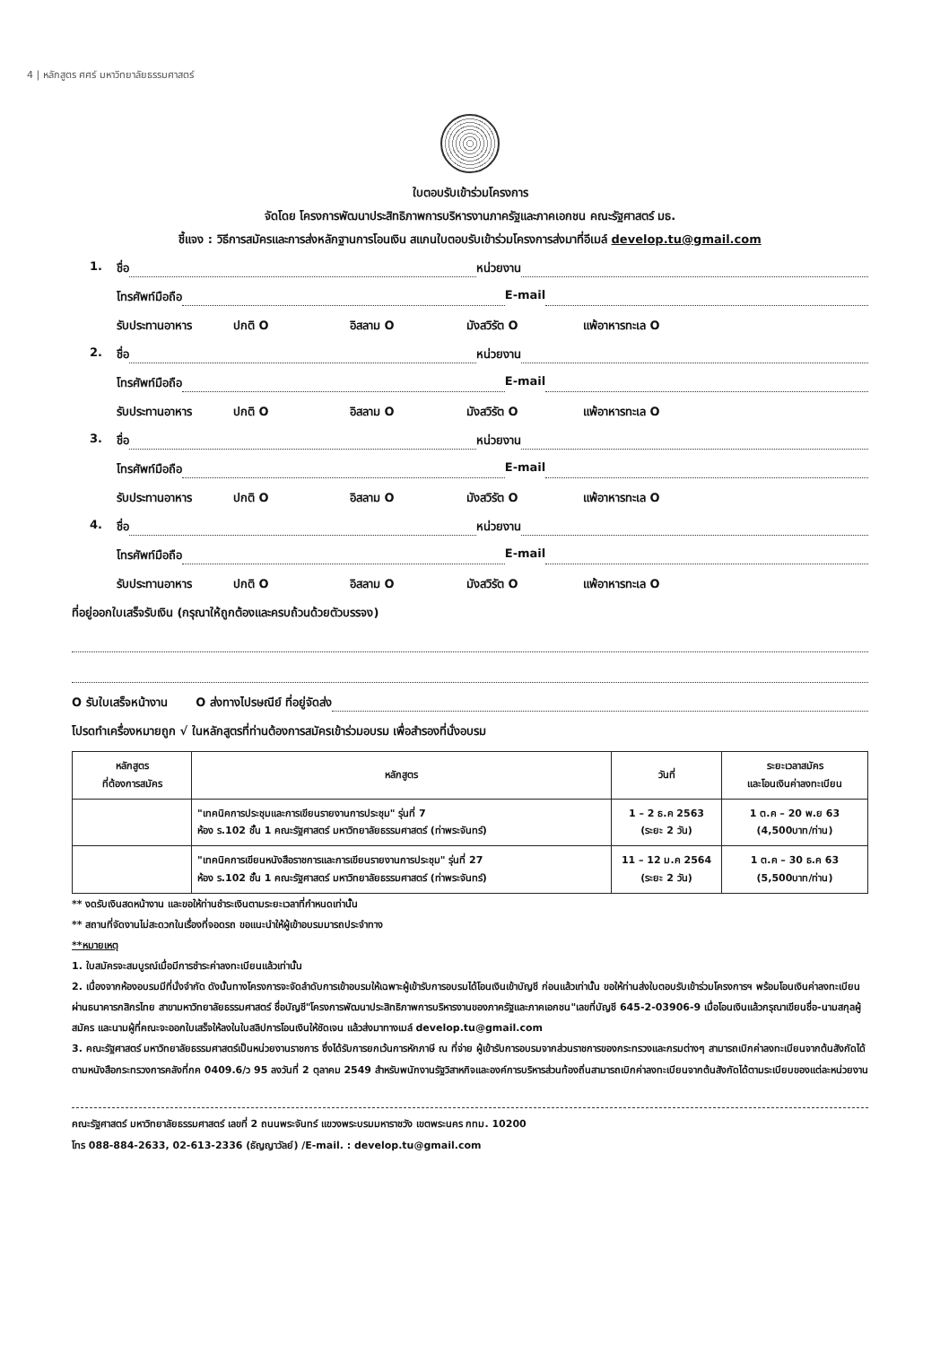4 | หลักสูตร ศศร์ มหาวิทยาลัยธรรมศาสตร์
ใบตอบรับเข้าร่วมโครงการ
จัดโดย โครงการพัฒนาประสิทธิภาพการบริหารงานภาครัฐและภาคเอกชน คณะรัฐศาสตร์ มธ.
ชี้แจง : วิธีการสมัครและการส่งหลักฐานการโอนเงิน สแกนใบตอบรับเข้าร่วมโครงการส่งมาที่อีเมล์ develop.tu@gmail.com
1. ชื่อ หน่วยงาน
โทรศัพท์มือถือ E-mail
รับประทานอาหาร ปกติ O อิสลาม O มังสวิรัต O แพ้อาหารทะเล O
2. ชื่อ หน่วยงาน
โทรศัพท์มือถือ E-mail
รับประทานอาหาร ปกติ O อิสลาม O มังสวิรัต O แพ้อาหารทะเล O
3. ชื่อ หน่วยงาน
โทรศัพท์มือถือ E-mail
รับประทานอาหาร ปกติ O อิสลาม O มังสวิรัต O แพ้อาหารทะเล O
4. ชื่อ หน่วยงาน
โทรศัพท์มือถือ E-mail
รับประทานอาหาร ปกติ O อิสลาม O มังสวิรัต O แพ้อาหารทะเล O
ที่อยู่ออกใบเสร็จรับเงิน (กรุณาให้ถูกต้องและครบถ้วนด้วยตัวบรรจง)
O รับใบเสร็จหน้างาน O ส่งทางไปรษณีย์ ที่อยู่จัดส่ง
โปรดทำเครื่องหมายถูก √ ในหลักสูตรที่ท่านต้องการสมัครเข้าร่วมอบรม เพื่อสำรองที่นั่งอบรม
| หลักสูตร ที่ต้องการสมัคร | หลักสูตร | วันที่ | ระยะเวลาสมัคร และโอนเงินค่าลงทะเบียน |
| --- | --- | --- | --- |
| | "เทคนิคการประชุมและการเขียนรายงานการประชุม" รุ่นที่ 7 ห้อง ร.102 ชั้น 1 คณะรัฐศาสตร์ มหาวิทยาลัยธรรมศาสตร์ (ท่าพระจันทร์) | 1 – 2 ธ.ค 2563 (ระยะ 2 วัน) | 1 ต.ค – 20 พ.ย 63 (4,500บาท/ท่าน) |
| | "เทคนิคการเขียนหนังสือราชการและการเขียนรายงานการประชุม" รุ่นที่ 27 ห้อง ร.102 ชั้น 1 คณะรัฐศาสตร์ มหาวิทยาลัยธรรมศาสตร์ (ท่าพระจันทร์) | 11 – 12 ม.ค 2564 (ระยะ 2 วัน) | 1 ต.ค – 30 ธ.ค 63 (5,500บาท/ท่าน) |
** งดรับเงินสดหน้างาน และขอให้ท่านชำระเงินตามระยะเวลาที่กำหนดเท่านั้น
** สถานที่จัดงานไม่สะดวกในเรื่องที่จอดรถ ขอแนะนำให้ผู้เข้าอบรมมารถประจำทาง
**หมายเหตุ
1. ใบสมัครจะสมบูรณ์เมื่อมีการชำระค่าลงทะเบียนแล้วเท่านั้น
2. เนื่องจากห้องอบรมมีที่นั่งจำกัด ดังนั้นทางโครงการจะจัดลำดับการเข้าอบรมให้เฉพาะผู้เข้ารับการอบรมได้โอนเงินเข้าบัญชี ก่อนแล้วเท่านั้น ขอให้ท่านส่งใบตอบรับเข้าร่วมโครงการฯ พร้อมโอนเงินค่าลงทะเบียนผ่านธนาคารกสิกรไทย สาขามหาวิทยาลัยธรรมศาสตร์ ชื่อบัญชี"โครงการพัฒนาประสิทธิภาพการบริหารงานของภาครัฐและภาคเอกชน"เลขที่บัญชี 645-2-03906-9 เมื่อโอนเงินแล้วกรุณาเขียนชื่อ-นามสกุลผู้สมัคร และนามผู้ที่คณะจะออกใบเสร็จให้ลงในใบสลิปการโอนเงินให้ชัดเจน แล้วส่งมาทางเมล์ develop.tu@gmail.com
3. คณะรัฐศาสตร์ มหาวิทยาลัยธรรมศาสตร์เป็นหน่วยงานราชการ ซึ่งได้รับการยกเว้นการหักภาษี ณ ที่จ่าย ผู้เข้ารับการอบรมจากส่วนราชการของกระทรวงและกรมต่างๆ สามารถเบิกค่าลงทะเบียนจากต้นสังกัดได้ตามหนังสือกระทรวงการคลังที่กค 0409.6/ว 95 ลงวันที่ 2 ตุลาคม 2549 สำหรับพนักงานรัฐวิสาหกิจและองค์การบริหารส่วนท้องถิ่นสามารถเบิกค่าลงทะเบียนจากต้นสังกัดได้ตามระเบียบของแต่ละหน่วยงาน
คณะรัฐศาสตร์ มหาวิทยาลัยธรรมศาสตร์ เลขที่ 2 ถนนพระจันทร์ แขวงพระบรมมหาราชวัง เขตพระนคร กทม. 10200
โทร 088-884-2633, 02-613-2336 (ธัญญาวัลย์) /E-mail. : develop.tu@gmail.com